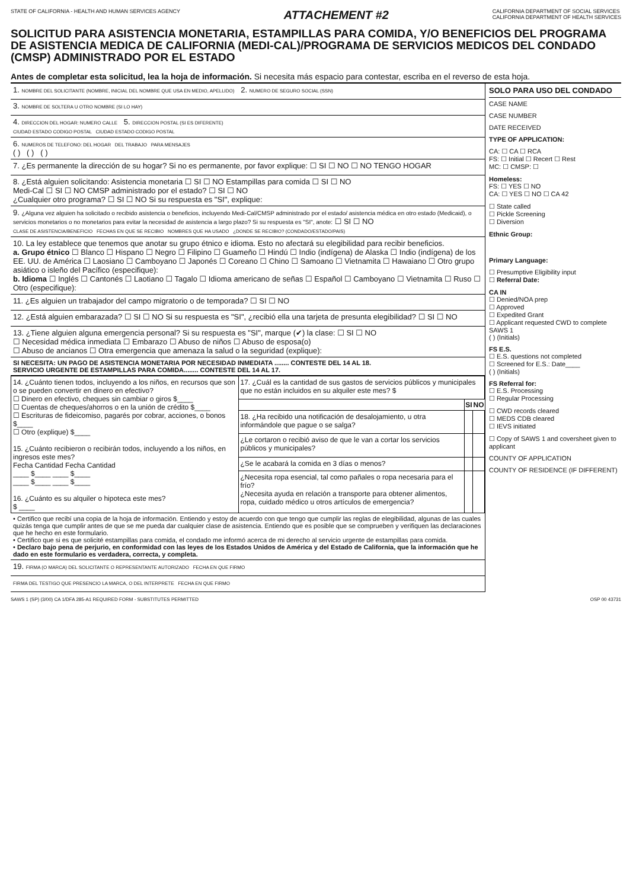STATE OF CALIFORNIA - HEALTH AND HUMAN SERVICES AGENCY ATTACHEMENT #2 CALIFORNIA DEPARTMENT OF SOCIAL SERVICES
CALIFORNIA DEPARTMENT OF HEALTH SERVICES
SOLICITUD PARA ASISTENCIA MONETARIA, ESTAMPILLAS PARA COMIDA, Y/O BENEFICIOS DEL PROGRAMA DE ASISTENCIA MEDICA DE CALIFORNIA (MEDI-CAL)/PROGRAMA DE SERVICIOS MEDICOS DEL CONDADO (CMSP) ADMINISTRADO POR EL ESTADO
Antes de completar esta solicitud, lea la hoja de información. Si necesita más espacio para contestar, escriba en el reverso de esta hoja.
1. NOMBRE DEL SOLICITANTE (NOMBRE, INICIAL DEL NOMBRE QUE USA EN MEDIO, APELLIDO) 2. NUMERO DE SEGURO SOCIAL (SSN)
3. NOMBRE DE SOLTERA U OTRO NOMBRE (SI LO HAY)
4. DIRECCION DEL HOGAR: NUMERO CALLE 5. DIRECCION POSTAL (SI ES DIFERENTE)
CIUDAD ESTADO CODIGO POSTAL CIUDAD ESTADO CODIGO POSTAL
6. NUMEROS DE TELEFONO: DEL HOGAR DEL TRABAJO PARA MENSAJES
( ) ( ) ( )
7. ¿Es permanente la dirección de su hogar? Si no es permanente, por favor explique: ☐ SI ☐ NO ☐ NO TENGO HOGAR
8. ¿Está alguien solicitando: Asistencia monetaria ☐ SI ☐ NO Estampillas para comida ☐ SI ☐ NO
Medi-Cal ☐ SI ☐ NO CMSP administrado por el estado? ☐ SI ☐ NO
¿Cualquier otro programa? ☐ SI ☐ NO Si su respuesta es "SI", explique:
9. ¿Alguna vez alguien ha solicitado o recibido asistencia o beneficios, incluyendo Medi-Cal/CMSP administrado por el estado/ asistencia médica en otro estado (Medicaid), o servicios monetarios o no monetarios para evitar la necesidad de asistencia a largo plazo? Si su respuesta es "SI", anote: ☐ SI ☐ NO
CLASE DE ASISTENCIA/BENEFICIO FECHAS EN QUE SE RECIBIO NOMBRES QUE HA USADO ¿DONDE SE RECIBIO? (CONDADO/ESTADO/PAIS)
10. La ley establece que tenemos que anotar su grupo étnico e idioma. Esto no afectará su elegibilidad para recibir beneficios.
a. Grupo étnico ☐ Blanco ☐ Hispano ☐ Negro ☐ Filipino ☐ Guameño ☐ Hindú ☐ Indio (indígena) de Alaska ☐ Indio (indígena) de los EE. UU. de América ☐ Laosiano ☐ Camboyano ☐ Japonés ☐ Coreano ☐ Chino ☐ Samoano ☐ Vietnamita ☐ Hawaiano ☐ Otro grupo asiático o isleño del Pacífico (especifique):
b. Idioma ☐ Inglés ☐ Cantonés ☐ Laotiano ☐ Tagalo ☐ Idioma americano de señas ☐ Español ☐ Camboyano ☐ Vietnamita ☐ Ruso ☐ Otro (especifique):
11. ¿Es alguien un trabajador del campo migratorio o de temporada? ☐ SI ☐ NO
12. ¿Está alguien embarazada? ☐ SI ☐ NO Si su respuesta es "SI", ¿recibió ella una tarjeta de presunta elegibilidad? ☐ SI ☐ NO
13. ¿Tiene alguien alguna emergencia personal? Si su respuesta es "SI", marque (✔) la clase: ☐ SI ☐ NO
☐ Necesidad médica inmediata ☐ Embarazo ☐ Abuso de niños ☐ Abuso de esposa(o)
☐ Abuso de ancianos ☐ Otra emergencia que amenaza la salud o la seguridad (explique):
SI NECESITA: UN PAGO DE ASISTENCIA MONETARIA POR NECESIDAD INMEDIATA ........ CONTESTE DEL 14 AL 18.
SERVICIO URGENTE DE ESTAMPILLAS PARA COMIDA........ CONTESTE DEL 14 AL 17.
| 14. ¿Cuánto tienen todos, incluyendo a los niños, en recursos que son o se pueden convertir en dinero en efectivo? ☐ Dinero en efectivo, cheques sin cambiar o giros $____ ☐ Cuentas de cheques/ahorros o en la unión de crédito $____ ☐ Escrituras de fideicomiso, pagarés por cobrar, acciones, o bonos $____ ☐ Otro (explique) $____ 15. ¿Cuánto recibieron o recibirán todos, incluyendo a los niños, en ingresos este mes? Fecha Cantidad Fecha Cantidad ____ $____ ____ $____ ____ $____ ____ $____ 16. ¿Cuánto es su alquiler o hipoteca este mes? $ ____ | 17. ¿Cuál es la cantidad de sus gastos de servicios públicos y municipales que no están incluidos en su alquiler este mes? $ | | |
| | | SI | NO |
| | 18. ¿Ha recibido una notificación de desalojamiento, u otra informándole que pague o se salga? | | |
| | ¿Le cortaron o recibió aviso de que le van a cortar los servicios públicos y municipales? | | |
| | ¿Se le acabará la comida en 3 días o menos? | | |
| | ¿Necesita ropa esencial, tal como pañales o ropa necesaria para el frío? ¿Necesita ayuda en relación a transporte para obtener alimentos, ropa, cuidado médico u otros artículos de emergencia? | | |
• Certifico que recibí una copia de la hoja de información. Entiendo y estoy de acuerdo con que tengo que cumplir las reglas de elegibilidad, algunas de las cuales quizás tenga que cumplir antes de que se me pueda dar cualquier clase de asistencia. Entiendo que es posible que se comprueben y verifiquen las declaraciones que he hecho en este formulario.
• Certifico que si es que solicité estampillas para comida, el condado me informó acerca de mi derecho al servicio urgente de estampillas para comida.
• Declaro bajo pena de perjurio, en conformidad con las leyes de los Estados Unidos de América y del Estado de California, que la información que he dado en este formulario es verdadera, correcta, y completa.
19. FIRMA (O MARCA) DEL SOLICITANTE O REPRESENTANTE AUTORIZADO FECHA EN QUE FIRMO
FIRMA DEL TESTIGO QUE PRESENCIO LA MARCA, O DEL INTERPRETE FECHA EN QUE FIRMO
SOLO PARA USO DEL CONDADO
CASE NAME
CASE NUMBER
DATE RECEIVED
TYPE OF APPLICATION:
CA: ☐ CA ☐ RCA
FS: ☐ Initial ☐ Recert ☐ Rest
MC: ☐ CMSP: ☐
Homeless:
FS: ☐ YES ☐ NO
CA: ☐ YES ☐ NO ☐ CA 42
☐ State called
☐ Pickle Screening
☐ Diversion
Ethnic Group:
Primary Language:
☐ Presumptive Eligibility input
☐ Referral Date:
CA IN
☐ Denied/NOA prep
☐ Approved
☐ Expedited Grant
☐ Applicant requested CWD to complete SAWS 1
( ) (Initials)
FS E.S.
☐ E.S. questions not completed
☐ Screened for E.S.: Date____
( ) (Initials)
FS Referral for:
☐ E.S. Processing
☐ Regular Processing
☐ CWD records cleared
☐ MEDS CDB cleared
☐ IEVS initiated
☐ Copy of SAWS 1 and coversheet given to applicant
COUNTY OF APPLICATION
COUNTY OF RESIDENCE (IF DIFFERENT)
SAWS 1 (SP) (3/00) CA 1/DFA 285-A1 REQUIRED FORM - SUBSTITUTES PERMITTED OSP 00 43731